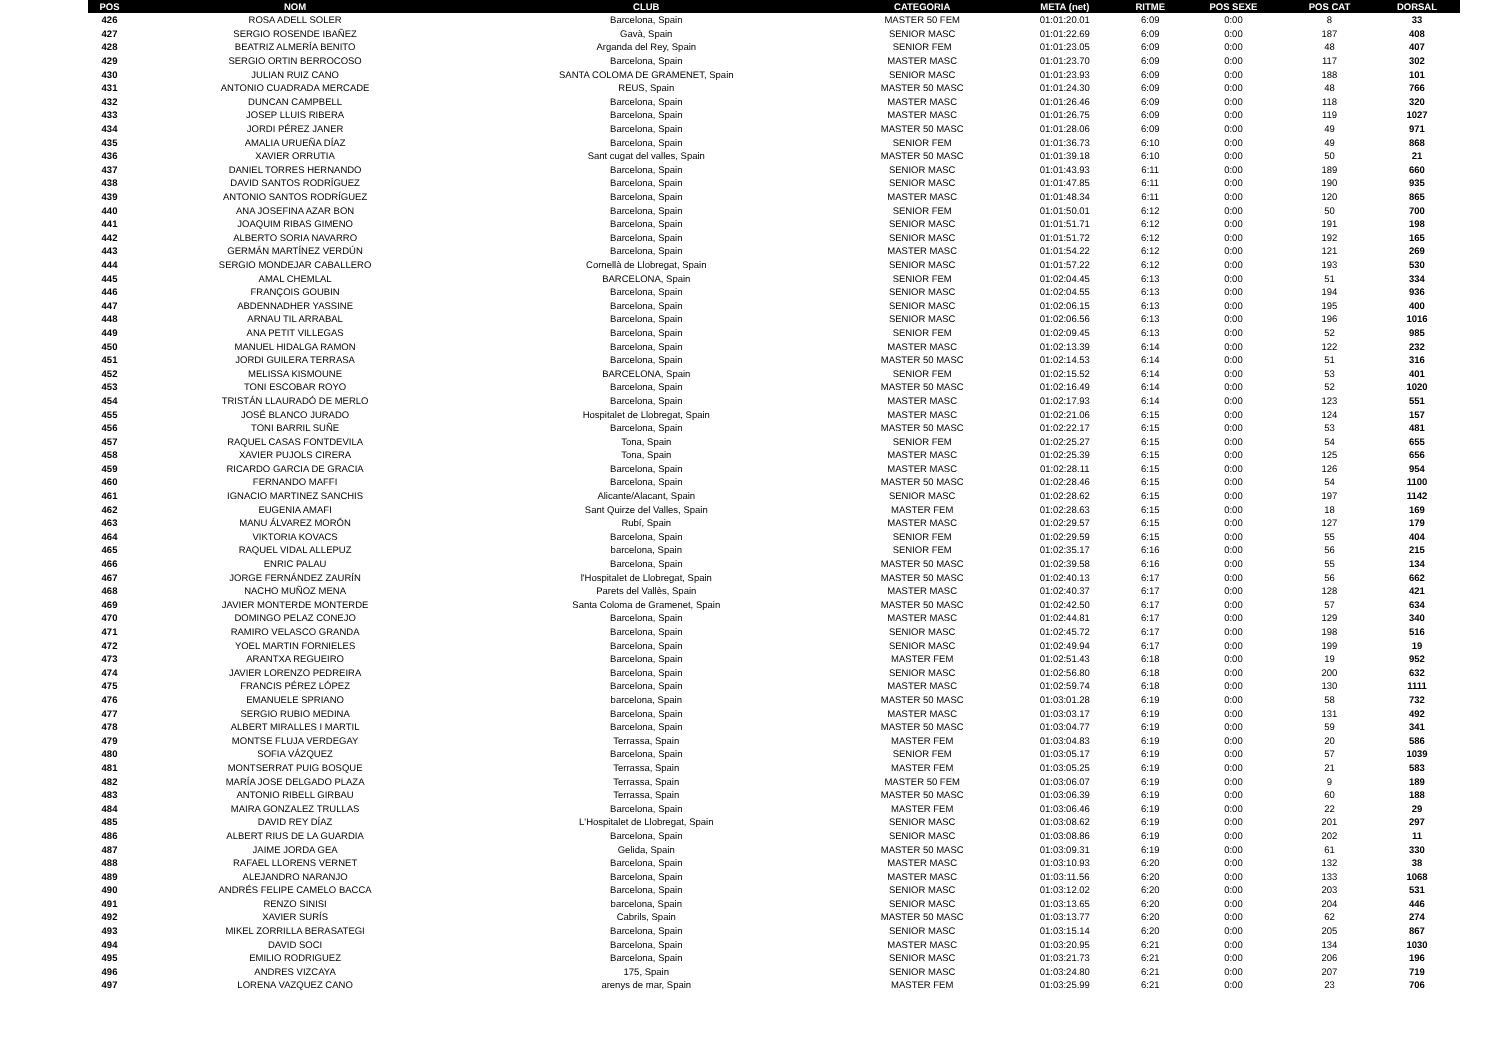| POS | NOM | CLUB | CATEGORIA | META (net) | RITME | POS SEXE | POS CAT | DORSAL |
| --- | --- | --- | --- | --- | --- | --- | --- | --- |
| 426 | ROSA ADELL SOLER | Barcelona, Spain | MASTER 50 FEM | 01:01:20.01 | 6:09 | 0:00 | 8 | 33 |
| 427 | SERGIO ROSENDE IBAÑEZ | Gavà, Spain | SENIOR MASC | 01:01:22.69 | 6:09 | 0:00 | 187 | 408 |
| 428 | BEATRIZ ALMERÍA BENITO | Arganda del Rey, Spain | SENIOR FEM | 01:01:23.05 | 6:09 | 0:00 | 48 | 407 |
| 429 | SERGIO ORTIN BERROCOSO | Barcelona, Spain | MASTER MASC | 01:01:23.70 | 6:09 | 0:00 | 117 | 302 |
| 430 | JULIAN RUIZ CANO | SANTA COLOMA DE GRAMENET, Spain | SENIOR MASC | 01:01:23.93 | 6:09 | 0:00 | 188 | 101 |
| 431 | ANTONIO CUADRADA MERCADE | REUS, Spain | MASTER 50 MASC | 01:01:24.30 | 6:09 | 0:00 | 48 | 766 |
| 432 | DUNCAN CAMPBELL | Barcelona, Spain | MASTER MASC | 01:01:26.46 | 6:09 | 0:00 | 118 | 320 |
| 433 | JOSEP LLUIS RIBERA | Barcelona, Spain | MASTER MASC | 01:01:26.75 | 6:09 | 0:00 | 119 | 1027 |
| 434 | JORDI PÉREZ JANER | Barcelona, Spain | MASTER 50 MASC | 01:01:28.06 | 6:09 | 0:00 | 49 | 971 |
| 435 | AMALIA URUEÑA DÍAZ | Barcelona, Spain | SENIOR FEM | 01:01:36.73 | 6:10 | 0:00 | 49 | 868 |
| 436 | XAVIER ORRUTIA | Sant cugat del valles, Spain | MASTER 50 MASC | 01:01:39.18 | 6:10 | 0:00 | 50 | 21 |
| 437 | DANIEL TORRES HERNANDO | Barcelona, Spain | SENIOR MASC | 01:01:43.93 | 6:11 | 0:00 | 189 | 660 |
| 438 | DAVID SANTOS RODRÍGUEZ | Barcelona, Spain | SENIOR MASC | 01:01:47.85 | 6:11 | 0:00 | 190 | 935 |
| 439 | ANTONIO SANTOS RODRÍGUEZ | Barcelona, Spain | MASTER MASC | 01:01:48.34 | 6:11 | 0:00 | 120 | 865 |
| 440 | ANA JOSEFINA AZAR BON | Barcelona, Spain | SENIOR FEM | 01:01:50.01 | 6:12 | 0:00 | 50 | 700 |
| 441 | JOAQUIM RIBAS GIMENO | Barcelona, Spain | SENIOR MASC | 01:01:51.71 | 6:12 | 0:00 | 191 | 198 |
| 442 | ALBERTO SORIA NAVARRO | Barcelona, Spain | SENIOR MASC | 01:01:51.72 | 6:12 | 0:00 | 192 | 165 |
| 443 | GERMÁN MARTÍNEZ VERDÚN | Barcelona, Spain | MASTER MASC | 01:01:54.22 | 6:12 | 0:00 | 121 | 269 |
| 444 | SERGIO MONDEJAR CABALLERO | Cornellà de Llobregat, Spain | SENIOR MASC | 01:01:57.22 | 6:12 | 0:00 | 193 | 530 |
| 445 | AMAL CHEMLAL | BARCELONA, Spain | SENIOR FEM | 01:02:04.45 | 6:13 | 0:00 | 51 | 334 |
| 446 | FRANÇOIS GOUBIN | Barcelona, Spain | SENIOR MASC | 01:02:04.55 | 6:13 | 0:00 | 194 | 936 |
| 447 | ABDENNADHER YASSINE | Barcelona, Spain | SENIOR MASC | 01:02:06.15 | 6:13 | 0:00 | 195 | 400 |
| 448 | ARNAU TIL ARRABAL | Barcelona, Spain | SENIOR MASC | 01:02:06.56 | 6:13 | 0:00 | 196 | 1016 |
| 449 | ANA PETIT VILLEGAS | Barcelona, Spain | SENIOR FEM | 01:02:09.45 | 6:13 | 0:00 | 52 | 985 |
| 450 | MANUEL HIDALGA RAMON | Barcelona, Spain | MASTER MASC | 01:02:13.39 | 6:14 | 0:00 | 122 | 232 |
| 451 | JORDI GUILERA TERRASA | Barcelona, Spain | MASTER 50 MASC | 01:02:14.53 | 6:14 | 0:00 | 51 | 316 |
| 452 | MELISSA KISMOUNE | BARCELONA, Spain | SENIOR FEM | 01:02:15.52 | 6:14 | 0:00 | 53 | 401 |
| 453 | TONI ESCOBAR ROYO | Barcelona, Spain | MASTER 50 MASC | 01:02:16.49 | 6:14 | 0:00 | 52 | 1020 |
| 454 | TRISTÁN LLAURADÓ DE MERLO | Barcelona, Spain | MASTER MASC | 01:02:17.93 | 6:14 | 0:00 | 123 | 551 |
| 455 | JOSÉ BLANCO JURADO | Hospitalet de Llobregat, Spain | MASTER MASC | 01:02:21.06 | 6:15 | 0:00 | 124 | 157 |
| 456 | TONI BARRIL SUÑE | Barcelona, Spain | MASTER 50 MASC | 01:02:22.17 | 6:15 | 0:00 | 53 | 481 |
| 457 | RAQUEL CASAS FONTDEVILA | Tona, Spain | SENIOR FEM | 01:02:25.27 | 6:15 | 0:00 | 54 | 655 |
| 458 | XAVIER PUJOLS CIRERA | Tona, Spain | MASTER MASC | 01:02:25.39 | 6:15 | 0:00 | 125 | 656 |
| 459 | RICARDO GARCIA DE GRACIA | Barcelona, Spain | MASTER MASC | 01:02:28.11 | 6:15 | 0:00 | 126 | 954 |
| 460 | FERNANDO MAFFI | Barcelona, Spain | MASTER 50 MASC | 01:02:28.46 | 6:15 | 0:00 | 54 | 1100 |
| 461 | IGNACIO MARTINEZ SANCHIS | Alicante/Alacant, Spain | SENIOR MASC | 01:02:28.62 | 6:15 | 0:00 | 197 | 1142 |
| 462 | EUGENIA AMAFI | Sant Quirze del Valles, Spain | MASTER FEM | 01:02:28.63 | 6:15 | 0:00 | 18 | 169 |
| 463 | MANU ÁLVAREZ MORÓN | Rubí, Spain | MASTER MASC | 01:02:29.57 | 6:15 | 0:00 | 127 | 179 |
| 464 | VIKTORIA KOVACS | Barcelona, Spain | SENIOR FEM | 01:02:29.59 | 6:15 | 0:00 | 55 | 404 |
| 465 | RAQUEL VIDAL ALLEPUZ | barcelona, Spain | SENIOR FEM | 01:02:35.17 | 6:16 | 0:00 | 56 | 215 |
| 466 | ENRIC PALAU | Barcelona, Spain | MASTER 50 MASC | 01:02:39.58 | 6:16 | 0:00 | 55 | 134 |
| 467 | JORGE FERNÁNDEZ ZAURÍN | l'Hospitalet de Llobregat, Spain | MASTER 50 MASC | 01:02:40.13 | 6:17 | 0:00 | 56 | 662 |
| 468 | NACHO MUÑOZ MENA | Parets del Vallès, Spain | MASTER MASC | 01:02:40.37 | 6:17 | 0:00 | 128 | 421 |
| 469 | JAVIER MONTERDE MONTERDE | Santa Coloma de Gramenet, Spain | MASTER 50 MASC | 01:02:42.50 | 6:17 | 0:00 | 57 | 634 |
| 470 | DOMINGO PELAZ CONEJO | Barcelona, Spain | MASTER MASC | 01:02:44.81 | 6:17 | 0:00 | 129 | 340 |
| 471 | RAMIRO VELASCO GRANDA | Barcelona, Spain | SENIOR MASC | 01:02:45.72 | 6:17 | 0:00 | 198 | 516 |
| 472 | YOEL MARTIN FORNIELES | Barcelona, Spain | SENIOR MASC | 01:02:49.94 | 6:17 | 0:00 | 199 | 19 |
| 473 | ARANTXA REGUEIRO | Barcelona, Spain | MASTER FEM | 01:02:51.43 | 6:18 | 0:00 | 19 | 952 |
| 474 | JAVIER LORENZO PEDREIRA | Barcelona, Spain | SENIOR MASC | 01:02:56.80 | 6:18 | 0:00 | 200 | 632 |
| 475 | FRANCIS PÉREZ LÓPEZ | Barcelona, Spain | MASTER MASC | 01:02:59.74 | 6:18 | 0:00 | 130 | 1111 |
| 476 | EMANUELE SPRIANO | barcelona, Spain | MASTER 50 MASC | 01:03:01.28 | 6:19 | 0:00 | 58 | 732 |
| 477 | SERGIO RUBIO MEDINA | Barcelona, Spain | MASTER MASC | 01:03:03.17 | 6:19 | 0:00 | 131 | 492 |
| 478 | ALBERT MIRALLES I MARTIL | Barcelona, Spain | MASTER 50 MASC | 01:03:04.77 | 6:19 | 0:00 | 59 | 341 |
| 479 | MONTSE FLUJA VERDEGAY | Terrassa, Spain | MASTER FEM | 01:03:04.83 | 6:19 | 0:00 | 20 | 586 |
| 480 | SOFIA VÁZQUEZ | Barcelona, Spain | SENIOR FEM | 01:03:05.17 | 6:19 | 0:00 | 57 | 1039 |
| 481 | MONTSERRAT PUIG BOSQUE | Terrassa, Spain | MASTER FEM | 01:03:05.25 | 6:19 | 0:00 | 21 | 583 |
| 482 | MARÍA JOSE DELGADO PLAZA | Terrassa, Spain | MASTER 50 FEM | 01:03:06.07 | 6:19 | 0:00 | 9 | 189 |
| 483 | ANTONIO RIBELL GIRBAU | Terrassa, Spain | MASTER 50 MASC | 01:03:06.39 | 6:19 | 0:00 | 60 | 188 |
| 484 | MAIRA GONZALEZ TRULLAS | Barcelona, Spain | MASTER FEM | 01:03:06.46 | 6:19 | 0:00 | 22 | 29 |
| 485 | DAVID REY DÍAZ | L'Hospitalet de Llobregat, Spain | SENIOR MASC | 01:03:08.62 | 6:19 | 0:00 | 201 | 297 |
| 486 | ALBERT RIUS DE LA GUARDIA | Barcelona, Spain | SENIOR MASC | 01:03:08.86 | 6:19 | 0:00 | 202 | 11 |
| 487 | JAIME JORDA GEA | Gelida, Spain | MASTER 50 MASC | 01:03:09.31 | 6:19 | 0:00 | 61 | 330 |
| 488 | RAFAEL LLORENS VERNET | Barcelona, Spain | MASTER MASC | 01:03:10.93 | 6:20 | 0:00 | 132 | 38 |
| 489 | ALEJANDRO NARANJO | Barcelona, Spain | MASTER MASC | 01:03:11.56 | 6:20 | 0:00 | 133 | 1068 |
| 490 | ANDRÉS FELIPE CAMELO BACCA | Barcelona, Spain | SENIOR MASC | 01:03:12.02 | 6:20 | 0:00 | 203 | 531 |
| 491 | RENZO SINISI | barcelona, Spain | SENIOR MASC | 01:03:13.65 | 6:20 | 0:00 | 204 | 446 |
| 492 | XAVIER SURÍS | Cabrils, Spain | MASTER 50 MASC | 01:03:13.77 | 6:20 | 0:00 | 62 | 274 |
| 493 | MIKEL ZORRILLA BERASATEGI | Barcelona, Spain | SENIOR MASC | 01:03:15.14 | 6:20 | 0:00 | 205 | 867 |
| 494 | DAVID SOCI | Barcelona, Spain | MASTER MASC | 01:03:20.95 | 6:21 | 0:00 | 134 | 1030 |
| 495 | EMILIO RODRIGUEZ | Barcelona, Spain | SENIOR MASC | 01:03:21.73 | 6:21 | 0:00 | 206 | 196 |
| 496 | ANDRES VIZCAYA | 175, Spain | SENIOR MASC | 01:03:24.80 | 6:21 | 0:00 | 207 | 719 |
| 497 | LORENA VAZQUEZ CANO | arenys de mar, Spain | MASTER FEM | 01:03:25.99 | 6:21 | 0:00 | 23 | 706 |